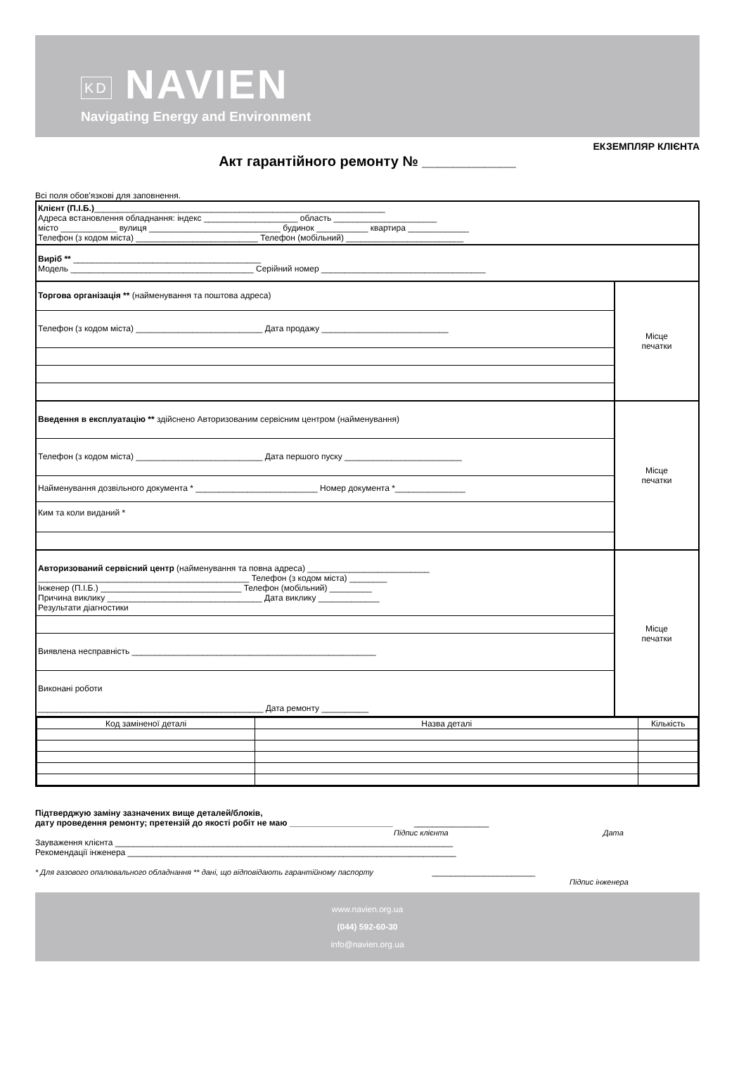KD NAVIEN
Navigating Energy and Environment
ЕКЗЕМПЛЯР КЛІЄНТА
Акт гарантійного ремонту № ____________
Всі поля обов'язкові для заповнення.
Клієнт (П.І.Б.)______________________________________________________________
Адреса встановлення обладнання: індекс ____________________ область ______________________
місто ____________ вулиця ____________________________ будинок ___________ квартира _____________
Телефон (з кодом міста) __________________________ Телефон (мобільний) _________________________
Виріб ** ________________________________________
Модель _______________________________________ Серійний номер ___________________________________
Торгова організація ** (найменування та поштова адреса)
Телефон (з кодом міста) ___________________________ Дата продажу ___________________________
Місце
печатки
Введення в експлуатацію ** здійснено Авторизованим сервісним центром (найменування)
Телефон (з кодом міста) ___________________________ Дата першого пуску _________________________
Найменування дозвільного документа * __________________________ Номер документа *_______________
Ким та коли виданий *
Місце
печатки
Авторизований сервісний центр (найменування та повна адреса) __________________________
_____________________________________________ Телефон (з кодом міста) ________
Інженер (П.І.Б.) ______________________________ Телефон (мобільний) _________
Причина виклику _________________________________ Дата виклику _____________
Результати діагностики
Виявлена несправність ____________________________________________________
Виконані роботи
________________________________________________ Дата ремонту __________
Місце
печатки
| Код заміненої деталі | Назва деталі | Кількість |
| --- | --- | --- |
Підтверджую заміну зазначених вище деталей/блоків,
дату проведення ремонту; претензій до якості робіт не маю ______________________ ________________
Підпис клієнта Дата
Зауваження клієнта ________________________________________________________________________
Рекомендації інженера ______________________________________________________________________
* Для газового опалювального обладнання ** дані, що відповідають гарантійному паспорту ______________________
Підпис інженера
www.navien.org.ua
(044) 592-60-30
info@navien.org.ua